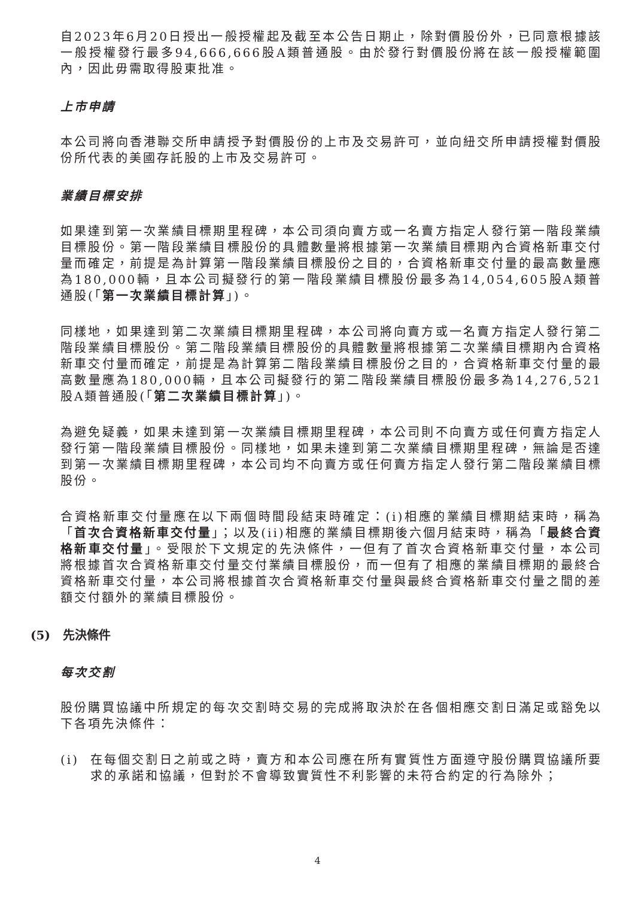自2023年6月20日授出一般授權起及截至本公告日期止，除對價股份外，已同意根據該一般授權發行最多94,666,666股A類普通股。由於發行對價股份將在該一般授權範圍內，因此毋需取得股東批准。
上市申請
本公司將向香港聯交所申請授予對價股份的上市及交易許可，並向紐交所申請授權對價股份所代表的美國存託股的上市及交易許可。
業績目標安排
如果達到第一次業績目標期里程碑，本公司須向賣方或一名賣方指定人發行第一階段業績目標股份。第一階段業績目標股份的具體數量將根據第一次業績目標期內合資格新車交付量而確定，前提是為計算第一階段業績目標股份之目的，合資格新車交付量的最高數量應為180,000輛，且本公司擬發行的第一階段業績目標股份最多為14,054,605股A類普通股(「第一次業績目標計算」)。
同樣地，如果達到第二次業績目標期里程碑，本公司將向賣方或一名賣方指定人發行第二階段業績目標股份。第二階段業績目標股份的具體數量將根據第二次業績目標期內合資格新車交付量而確定，前提是為計算第二階段業績目標股份之目的，合資格新車交付量的最高數量應為180,000輛，且本公司擬發行的第二階段業績目標股份最多為14,276,521股A類普通股(「第二次業績目標計算」)。
為避免疑義，如果未達到第一次業績目標期里程碑，本公司則不向賣方或任何賣方指定人發行第一階段業績目標股份。同樣地，如果未達到第二次業績目標期里程碑，無論是否達到第一次業績目標期里程碑，本公司均不向賣方或任何賣方指定人發行第二階段業績目標股份。
合資格新車交付量應在以下兩個時間段結束時確定：(i)相應的業績目標期結束時，稱為「首次合資格新車交付量」；以及(ii)相應的業績目標期後六個月結束時，稱為「最終合資格新車交付量」。受限於下文規定的先決條件，一但有了首次合資格新車交付量，本公司將根據首次合資格新車交付量交付業績目標股份，而一但有了相應的業績目標期的最終合資格新車交付量，本公司將根據首次合資格新車交付量與最終合資格新車交付量之間的差額交付額外的業績目標股份。
(5) 先決條件
每次交割
股份購買協議中所規定的每次交割時交易的完成將取決於在各個相應交割日滿足或豁免以下各項先決條件：
(i) 在每個交割日之前或之時，賣方和本公司應在所有實質性方面遵守股份購買協議所要求的承諾和協議，但對於不會導致實質性不利影響的未符合約定的行為除外；
4